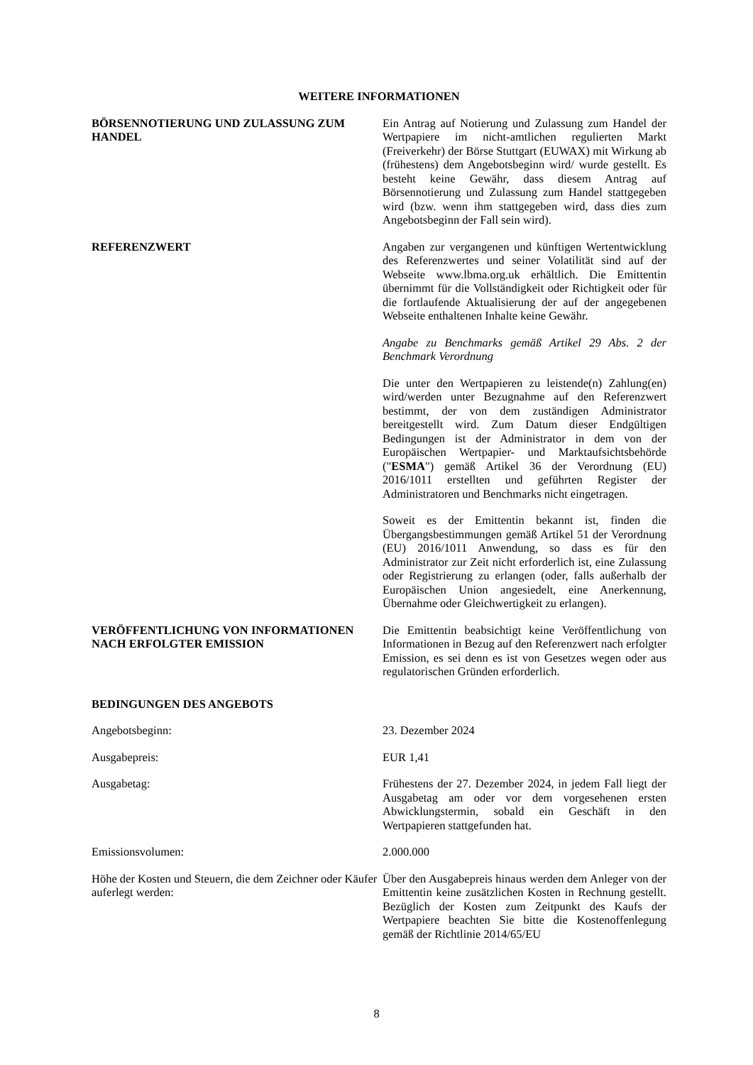WEITERE INFORMATIONEN
BÖRSENNOTIERUNG UND ZULASSUNG ZUM HANDEL Ein Antrag auf Notierung und Zulassung zum Handel der Wertpapiere im nicht-amtlichen regulierten Markt (Freiverkehr) der Börse Stuttgart (EUWAX) mit Wirkung ab (frühestens) dem Angebotsbeginn wird/ wurde gestellt. Es besteht keine Gewähr, dass diesem Antrag auf Börsennotierung und Zulassung zum Handel stattgegeben wird (bzw. wenn ihm stattgegeben wird, dass dies zum Angebotsbeginn der Fall sein wird).
REFERENZWERT Angaben zur vergangenen und künftigen Wertentwicklung des Referenzwertes und seiner Volatilität sind auf der Webseite www.lbma.org.uk erhältlich. Die Emittentin übernimmt für die Vollständigkeit oder Richtigkeit oder für die fortlaufende Aktualisierung der auf der angegebenen Webseite enthaltenen Inhalte keine Gewähr.
Angabe zu Benchmarks gemäß Artikel 29 Abs. 2 der Benchmark Verordnung
Die unter den Wertpapieren zu leistende(n) Zahlung(en) wird/werden unter Bezugnahme auf den Referenzwert bestimmt, der von dem zuständigen Administrator bereitgestellt wird. Zum Datum dieser Endgültigen Bedingungen ist der Administrator in dem von der Europäischen Wertpapier- und Marktaufsichtsbehörde ("ESMA") gemäß Artikel 36 der Verordnung (EU) 2016/1011 erstellten und geführten Register der Administratoren und Benchmarks nicht eingetragen.
Soweit es der Emittentin bekannt ist, finden die Übergangsbestimmungen gemäß Artikel 51 der Verordnung (EU) 2016/1011 Anwendung, so dass es für den Administrator zur Zeit nicht erforderlich ist, eine Zulassung oder Registrierung zu erlangen (oder, falls außerhalb der Europäischen Union angesiedelt, eine Anerkennung, Übernahme oder Gleichwertigkeit zu erlangen).
VERÖFFENTLICHUNG VON INFORMATIONEN NACH ERFOLGTER EMISSION
Die Emittentin beabsichtigt keine Veröffentlichung von Informationen in Bezug auf den Referenzwert nach erfolgter Emission, es sei denn es ist von Gesetzes wegen oder aus regulatorischen Gründen erforderlich.
BEDINGUNGEN DES ANGEBOTS
Angebotsbeginn: 23. Dezember 2024
Ausgabepreis: EUR 1,41
Ausgabetag: Frühestens der 27. Dezember 2024, in jedem Fall liegt der Ausgabetag am oder vor dem vorgesehenen ersten Abwicklungstermin, sobald ein Geschäft in den Wertpapieren stattgefunden hat.
Emissionsvolumen: 2.000.000
Höhe der Kosten und Steuern, die dem Zeichner oder Käufer auferlegt werden:
Über den Ausgabepreis hinaus werden dem Anleger von der Emittentin keine zusätzlichen Kosten in Rechnung gestellt. Bezüglich der Kosten zum Zeitpunkt des Kaufs der Wertpapiere beachten Sie bitte die Kostenoffenlegung gemäß der Richtlinie 2014/65/EU
8